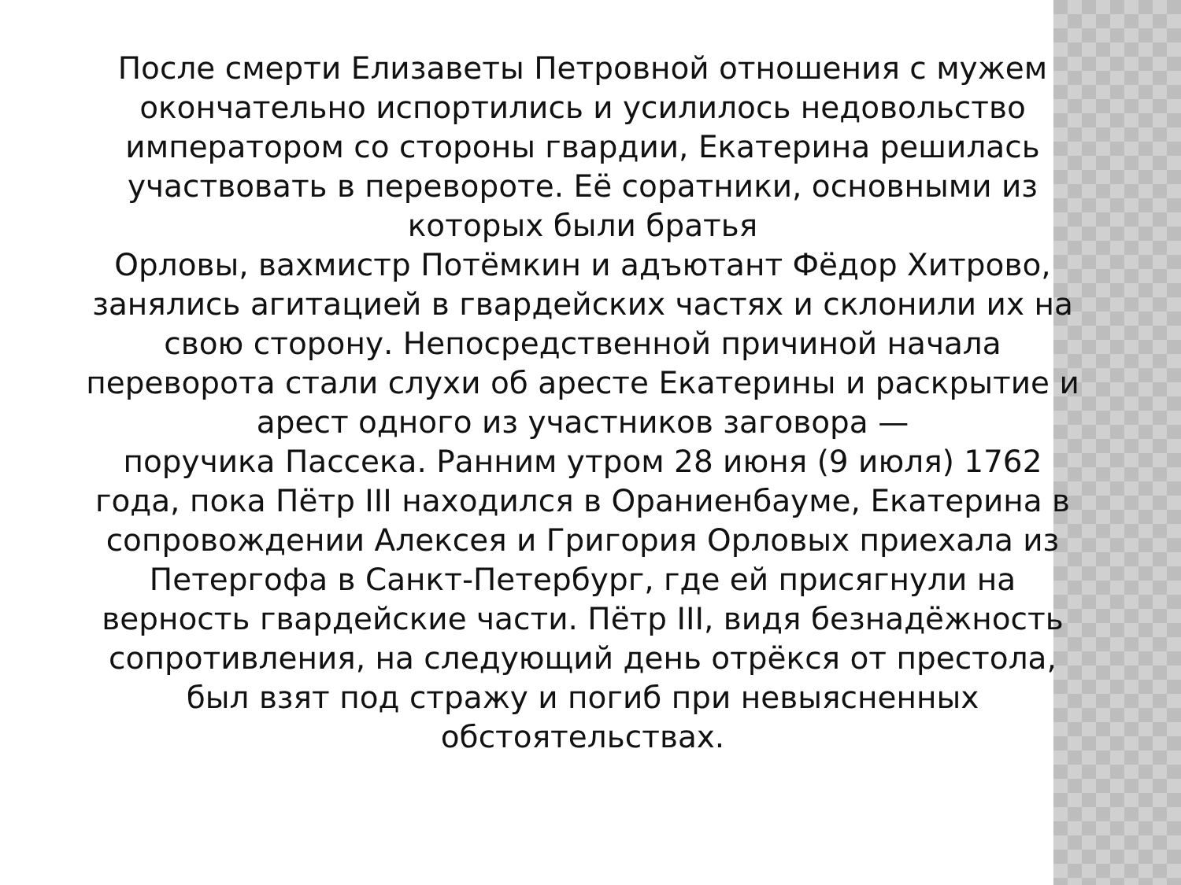После смерти Елизаветы Петровной отношения с мужем окончательно испортились и усилилось недовольство императором со стороны гвардии, Екатерина решилась участвовать в перевороте. Её соратники, основными из которых были братья
Орловы, вахмистр Потёмкин и адъютант Фёдор Хитрово, занялись агитацией в гвардейских частях и склонили их на свою сторону. Непосредственной причиной начала переворота стали слухи об аресте Екатерины и раскрытие и арест одного из участников заговора —
поручика Пассека. Ранним утром 28 июня (9 июля) 1762 года, пока Пётр III находился в Ораниенбауме, Екатерина в сопровождении Алексея и Григория Орловых приехала из Петергофа в Санкт-Петербург, где ей присягнули на верность гвардейские части. Пётр III, видя безнадёжность сопротивления, на следующий день отрёкся от престола, был взят под стражу и погиб при невыясненных обстоятельствах.